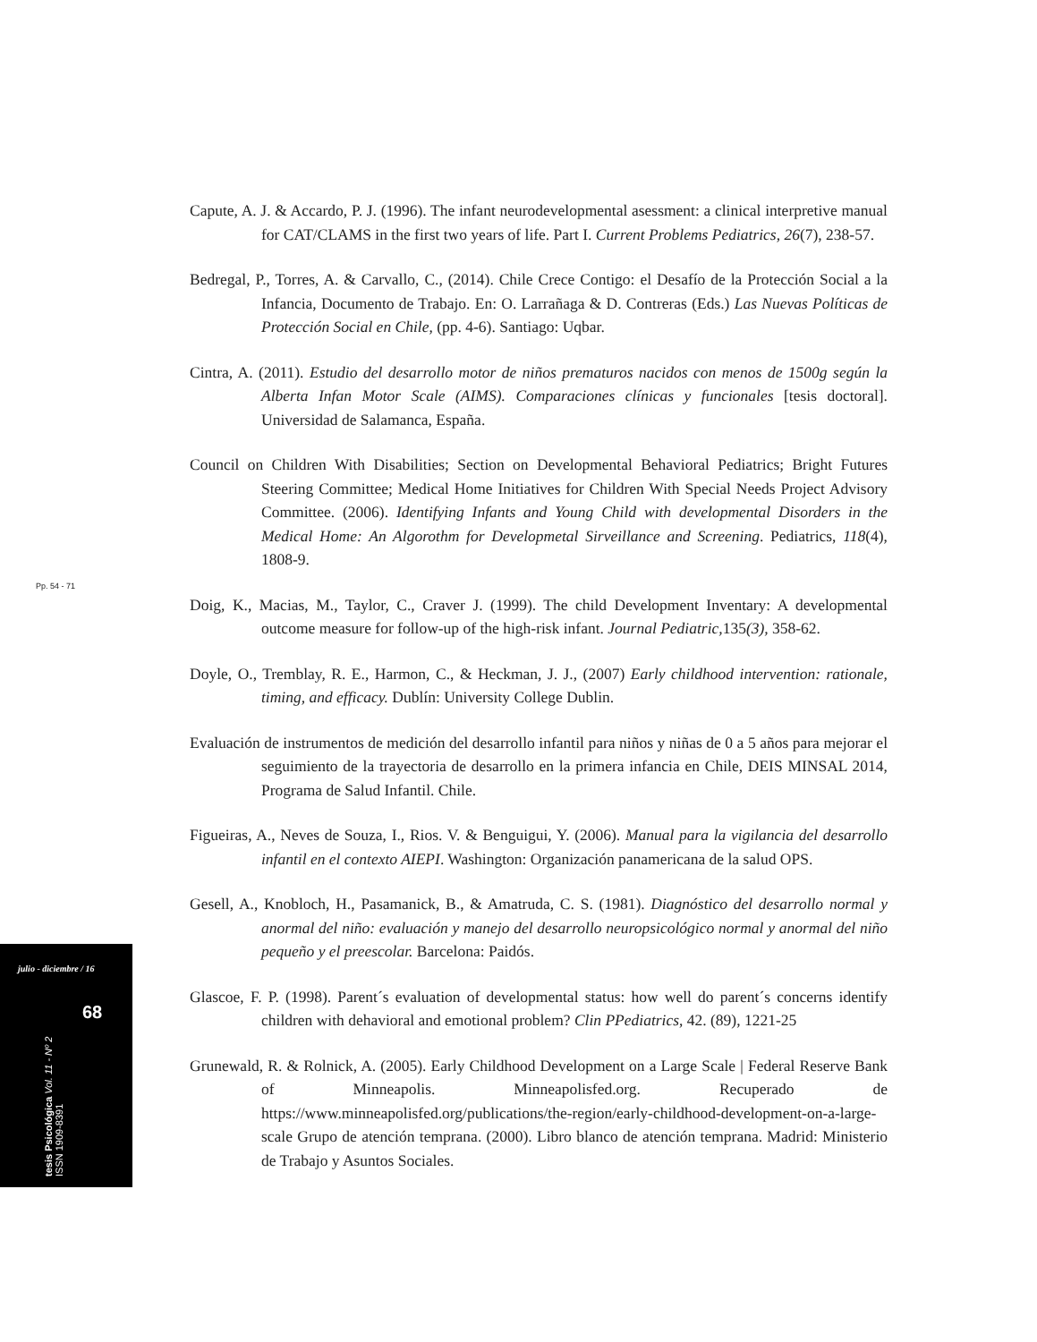Pp. 54 - 71
julio - diciembre / 16
68
tesis Psicológica Vol. 11 - Nº 2
ISSN 1909-8391
Capute, A. J. & Accardo, P. J. (1996). The infant neurodevelopmental asessment: a clinical interpretive manual for CAT/CLAMS in the first two years of life. Part I. Current Problems Pediatrics, 26(7), 238-57.
Bedregal, P., Torres, A. & Carvallo, C., (2014). Chile Crece Contigo: el Desafío de la Protección Social a la Infancia, Documento de Trabajo. En: O. Larrañaga & D. Contreras (Eds.) Las Nuevas Políticas de Protección Social en Chile, (pp. 4-6). Santiago: Uqbar.
Cintra, A. (2011). Estudio del desarrollo motor de niños prematuros nacidos con menos de 1500g según la Alberta Infan Motor Scale (AIMS). Comparaciones clínicas y funcionales [tesis doctoral]. Universidad de Salamanca, España.
Council on Children With Disabilities; Section on Developmental Behavioral Pediatrics; Bright Futures Steering Committee; Medical Home Initiatives for Children With Special Needs Project Advisory Committee. (2006). Identifying Infants and Young Child with developmental Disorders in the Medical Home: An Algorothm for Developmetal Sirveillance and Screening. Pediatrics, 118(4), 1808-9.
Doig, K., Macias, M., Taylor, C., Craver J. (1999). The child Development Inventary: A developmental outcome measure for follow-up of the high-risk infant. Journal Pediatric, 135(3), 358-62.
Doyle, O., Tremblay, R. E., Harmon, C., & Heckman, J. J., (2007) Early childhood intervention: rationale, timing, and efficacy. Dublín: University College Dublin.
Evaluación de instrumentos de medición del desarrollo infantil para niños y niñas de 0 a 5 años para mejorar el seguimiento de la trayectoria de desarrollo en la primera infancia en Chile, DEIS MINSAL 2014, Programa de Salud Infantil. Chile.
Figueiras, A., Neves de Souza, I., Rios. V. & Benguigui, Y. (2006). Manual para la vigilancia del desarrollo infantil en el contexto AIEPI. Washington: Organización panamericana de la salud OPS.
Gesell, A., Knobloch, H., Pasamanick, B., & Amatruda, C. S. (1981). Diagnóstico del desarrollo normal y anormal del niño: evaluación y manejo del desarrollo neuropsicológico normal y anormal del niño pequeño y el preescolar. Barcelona: Paidós.
Glascoe, F. P. (1998). Parent´s evaluation of developmental status: how well do parent´s concerns identify children with dehavioral and emotional problem? Clin PPediatrics, 42. (89), 1221-25
Grunewald, R. & Rolnick, A. (2005). Early Childhood Development on a Large Scale | Federal Reserve Bank of Minneapolis. Minneapolisfed.org. Recuperado de https://www.minneapolisfed.org/publications/the-region/early-childhood-development-on-a-large-scale Grupo de atención temprana. (2000). Libro blanco de atención temprana. Madrid: Ministerio de Trabajo y Asuntos Sociales.